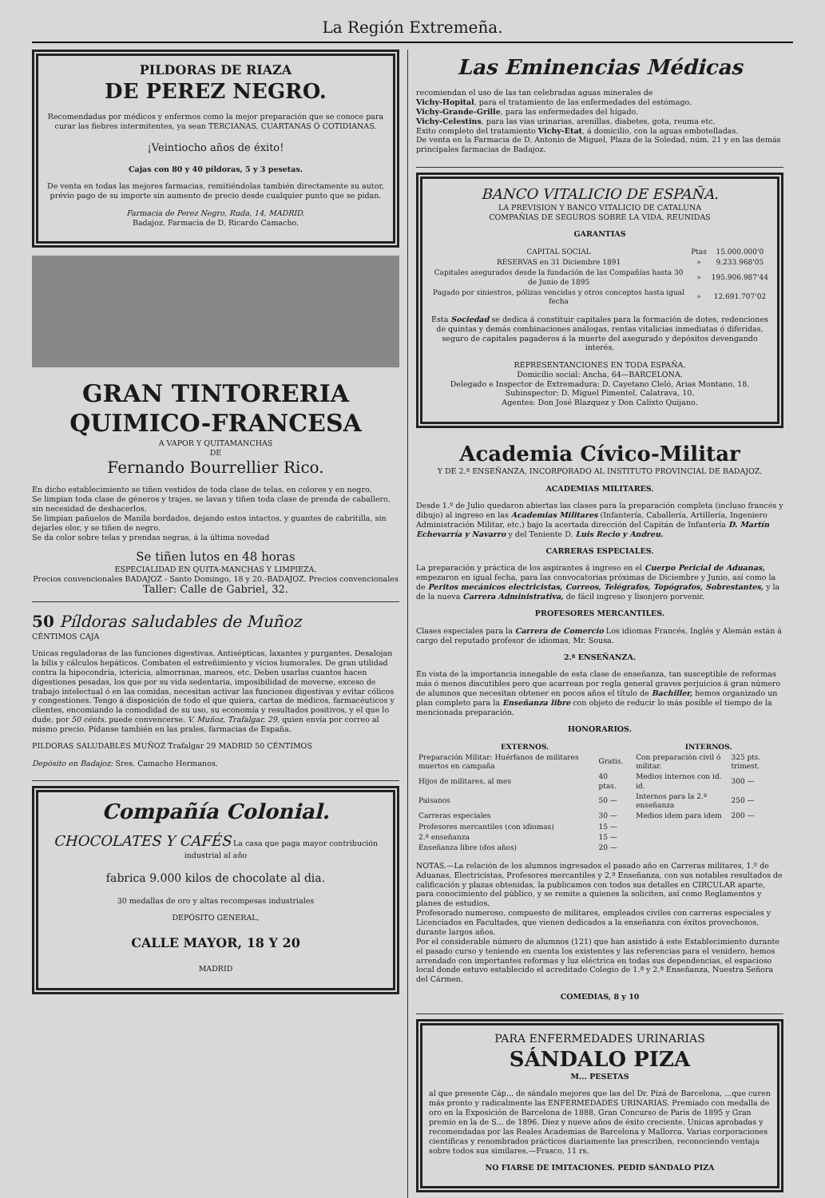La Región Extremeña.
PILDORAS DE RIAZA
DE PEREZ NEGRO.
Recomendadas por médicos y enfermos como la mejor preparación que se conoce para curar las fiebres intermitentes, ya sean TERCIANAS, CUARTANAS Ó COTIDIANAS.
¡Veintiocho años de éxito!
Cajas con 80 y 40 píldoras, 5 y 3 pesetas.
De venta en todas las mejores farmacias, remitiéndolas también directamente su autor, prévio pago de su importe sin aumento de precio desde cualquier punto que se pidan.
Farmacia de Perez Negro, Ruda, 14, MADRID.
Badajoz. Farmacia de D. Ricardo Camacho.
GRAN TINTORERIA QUIMICO-FRANCESA
A VAPOR Y QUITAMANCHAS
DE
Fernando Bourrellier Rico.
En dicho establecimiento se tiñen vestidos de toda clase de telas, en colores y en negro.
Se limpian toda clase de géneros y trajes, se lavan y tiñen toda clase de prenda de caballero, sin necesidad de deshacerlos.
Se limpian pañuelos de Manila bordados, dejando estos intactos, y guantes de cabritilla, sin dejarles olor, y se tiñen de negro.
Se da color sobre telas y prendas negras, á la última novedad
Se tiñen lutos en 48 horas
ESPECIALIDAD EN QUITA-MANCHAS Y LIMPIEZA.
Precios convencionales BADAJOZ - Santo Domingo, 18 y 20.-BADAJOZ. Precios convencionales
Taller: Calle de Gabriel, 32.
50 Píldoras saludables de Muñoz
CÉNTIMOS CAJA
Unicas reguladoras de las funciones digestivas. Antisépticas, laxantes y purgantes. Desalojan la bilis y cálculos hepáticos. Combaten el estreñimiento y vicios humorales. De gran utilidad contra la hipocondría, ictericia, almorranas, mareos, etc. Deben usarlas cuantos hacen digestiones pesadas, los que por su vida sedentaria, imposibilidad de moverse, exceso de trabajo intelectual ó en las comidas, necesitan activar las funciones digestivas y evitar cólicos y congestiones. Tengo á disposición de todo el que quiera, cartas de médicos, farmacéuticos y clientes, encomiando la comodidad de su uso, su economía y resultados positivos, y el que lo dude, por 50 cénts. puede convencerse. V. Muñoz, Trafalgar, 29, quien envía por correo al mismo precio. Pídanse también en las prales. farmacias de España.
PILDORAS SALUDABLES MUÑOZ Trafalgar 29 MADRID 50 CÉNTIMOS
Depósito en Badajoz: Sres. Camacho Hermanos.
Compañía Colonial.
CHOCOLATES Y CAFÉS La casa que paga mayor contribución industrial al año
fabrica 9.000 kilos de chocolate al dia.
30 medallas de oro y altas recompesas industriales
DEPÓSITO GENERAL,
CALLE MAYOR, 18 Y 20
MADRID
Las Eminencias Médicas
recomiendan el uso de las tan celebradas aguas minerales de
Vichy-Hopital, para el tratamiento de las enfermedades del estómago.
Vichy-Grande-Grille, para las enfermedades del hígado.
Vichy-Celestins, para las vias urinarias, arenillas, diabetes, gota, reuma etc.
Exito completo del tratamiento Vichy-Etat, á domicilio, con la aguas embotelladas.
De venta en la Farmacia de D. Antonio de Miguel, Plaza de la Soledad, núm. 21 y en las demás principales farmacias de Badajoz.
BANCO VITALICIO DE ESPAÑA.
LA PREVISION Y BANCO VITALICIO DE CATALUNA
COMPAÑIAS DE SEGUROS SOBRE LA VIDA, REUNIDAS
GARANTIAS
| CAPITAL SOCIAL | Ptas | 15.000.000'0 |
| RESERVAS en 31 Diciembre 1891 | » | 9.233.968'05 |
| Capitales asegurados desde la fundación de las Compañías hasta 30 de Junio de 1895 | » | 195.906.987'44 |
| Pagado por siniestros, pólizas vencidas y otros conceptos hasta igual fecha | » | 12.691.707'02 |
Esta Sociedad se dedica á constituir capitales para la formación de dotes, redenciones de quintas y demás combinaciones análogas, rentas vitalicias inmediatas ó diferidas, seguro de capitales pagaderos á la muerte del asegurado y depósitos devengando interés.
REPRESENTANCIONES EN TODA ESPAÑA.
Domicilio social: Ancha, 64—BARCELONA.
Delegado e Inspector de Extremadura: D. Cayetano Cleló, Arias Montano, 18.
Subinspector: D. Miguel Pimentel, Calatrava, 10.
Agentes: Don José Blazquez y Don Calixto Quijano.
Academia Cívico-Militar
Y DE 2.ª ENSEÑANZA, INCORPORADO AL INSTITUTO PROVINCIAL DE BADAJOZ.
ACADEMIAS MILITARES.
Desde 1.º de Julio quedaron abiertas las clases para la preparación completa (incluso francés y dibujo) al ingreso en las Academias Militares (Infantería, Caballería, Artillería, Ingeniero Administración Militar, etc.) bajo la acertada dirección del Capitán de Infantería D. Martín Echevarría y Navarro y del Teniente D. Luis Recio y Andreu.
CARRERAS ESPECIALES.
La preparación y práctica de los aspirantes á ingreso en el Cuerpo Pericial de Aduanas, empezaron en igual fecha, para las convocatorias próximas de Diciembre y Junio, así como la de Peritos mecánicos electricistas, Correos, Telégrafos, Topógrafos, Sobrestantes, y la de la nueva Carrera Administrativa, de fácil ingreso y lisonjero porvenir.
PROFESORES MERCANTILES.
Clases especiales para la Carrera de Comercio Los idiomas Francés, Inglés y Alemán están á cargo del reputado profesor de idiomas, Mr. Sousa.
2.ª ENSEÑANZA.
En vista de la importancia innegable de esta clase de enseñanza, tan susceptible de reformas más ó menos discutibles pero que acarrean por regla general graves perjuicios á gran número de alumnos que necesitan obtener en pocos años el título de Bachiller, hemos organizado un plan completo para la Enseñanza libre con objeto de reducir lo más posible el tiempo de la mencionada preparación.
HONORARIOS.
| EXTERNOS. | | | INTERNOS. | |
| --- | --- | --- | --- | --- |
| Preparación Militar: Huérfanos de militares muertos en campaña | Gratis. | | Con preparación civil ó militar. | 325 pts. trimest. |
| Hijos de militares, al mes | 40 ptas. | | Medios internos con id. id. | 300 — |
| Paisanos | 50 — | | Internos para la 2.ª enseñanza | 250 — |
| Carreras especiales | 30 — | | Medios idem para idem | 200 — |
| Profesores mercantiles (con idiomas) | 15 — | | | |
| 2.ª enseñanza | 15 — | | | |
| Enseñanza libre (dos años) | 20 — | | | |
NOTAS.—La relación de los alumnos ingresados el pasado año en Carreras militares, 1.º de Aduanas, Electricistas, Profesores mercantiles y 2.ª Enseñanza, con sus notables resultados de calificación y plazas obtenidas, la publicamos con todos sus detalles en CIRCULAR aparte, para conocimiento del público, y se remite a quienes la soliciten, así como Reglamentos y planes de estudios.
Profesorado numeroso, compuesto de militares, empleados civiles con carreras especiales y Licenciados en Facultades, que vienen dedicados a la enseñanza con éxitos provechosos, durante largos años.
Por el considerable número de alumnos (121) que han asistido á este Establecimiento durante el pasado curso y teniendo en cuenta los existentes y las referencias para el venidero, hemos arrendado con importantes reformas y luz eléctrica en todas sus dependencias, el espacioso local donde estuvo establecido el acreditado Colegio de 1.ª y 2.ª Enseñanza, Nuestra Señora del Cármen.
COMEDIAS, 8 y 10
PARA ENFERMEDADES URINARIAS
SÁNDALO PIZA
M... PESETAS
al que presente Cáp... de sándalo mejores que las del Dr. Pizá de Barcelona, ...que curen más pronto y radicalmente las ENFERMEDADES URINARIAS. Premiado con medalla de oro en la Exposición de Barcelona de 1888, Gran Concurso de Paris de 1895 y Gran premio en la de S... de 1896. Diez y nueve años de éxito creciente. Unicas aprobadas y recomendadas por las Reales Academias de Barcelona y Mallorca. Varias corporaciones científicas y renombrados prácticos diariamente las prescriben, reconociendo ventaja sobre todos sus similares.—Frasco, 11 rs.
NO FIARSE DE IMITACIONES. PEDID SÁNDALO PIZA